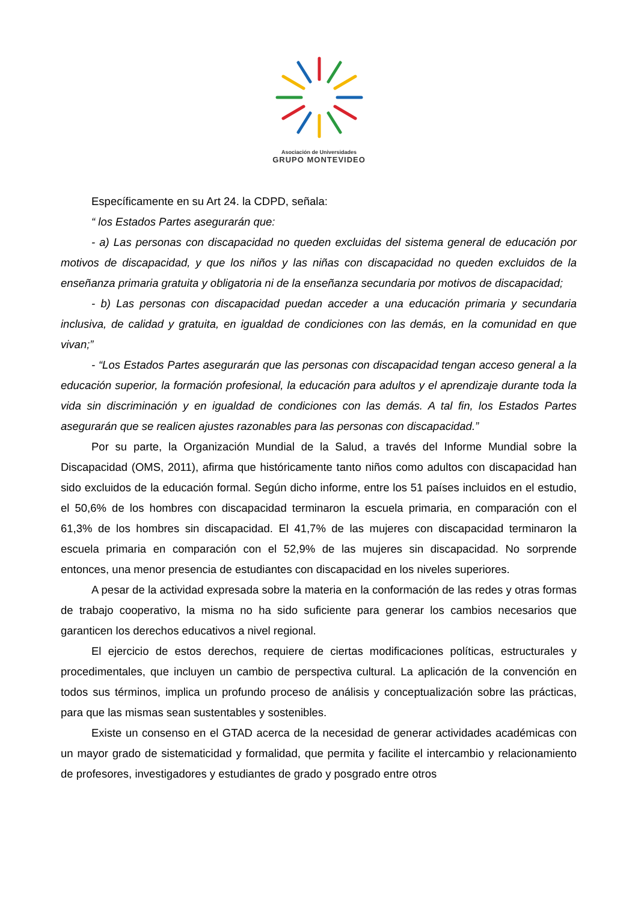Asociación de Universidades
GRUPO MONTEVIDEO
Específicamente en su Art 24. la CDPD, señala:
“ los Estados Partes asegurarán que:
- a) Las personas con discapacidad no queden excluidas del sistema general de educación por motivos de discapacidad, y que los niños y las niñas con discapacidad no queden excluidos de la enseñanza primaria gratuita y obligatoria ni de la enseñanza secundaria por motivos de discapacidad;
- b) Las personas con discapacidad puedan acceder a una educación primaria y secundaria inclusiva, de calidad y gratuita, en igualdad de condiciones con las demás, en la comunidad en que vivan;”
- “Los Estados Partes asegurarán que las personas con discapacidad tengan acceso general a la educación superior, la formación profesional, la educación para adultos y el aprendizaje durante toda la vida sin discriminación y en igualdad de condiciones con las demás. A tal fin, los Estados Partes asegurarán que se realicen ajustes razonables para las personas con discapacidad.”
Por su parte, la Organización Mundial de la Salud, a través del Informe Mundial sobre la Discapacidad (OMS, 2011), afirma que históricamente tanto niños como adultos con discapacidad han sido excluidos de la educación formal. Según dicho informe, entre los 51 países incluidos en el estudio, el 50,6% de los hombres con discapacidad terminaron la escuela primaria, en comparación con el 61,3% de los hombres sin discapacidad. El 41,7% de las mujeres con discapacidad terminaron la escuela primaria en comparación con el 52,9% de las mujeres sin discapacidad. No sorprende entonces, una menor presencia de estudiantes con discapacidad en los niveles superiores.
A pesar de la actividad expresada sobre la materia en la conformación de las redes y otras formas de trabajo cooperativo, la misma no ha sido suficiente para generar los cambios necesarios que garanticen los derechos educativos a nivel regional.
El ejercicio de estos derechos, requiere de ciertas modificaciones políticas, estructurales y procedimentales, que incluyen un cambio de perspectiva cultural. La aplicación de la convención en todos sus términos, implica un profundo proceso de análisis y conceptualización sobre las prácticas, para que las mismas sean sustentables y sostenibles.
Existe un consenso en el GTAD acerca de la necesidad de generar actividades académicas con un mayor grado de sistematicidad y formalidad, que permita y facilite el intercambio y relacionamiento de profesores, investigadores y estudiantes de grado y posgrado entre otros